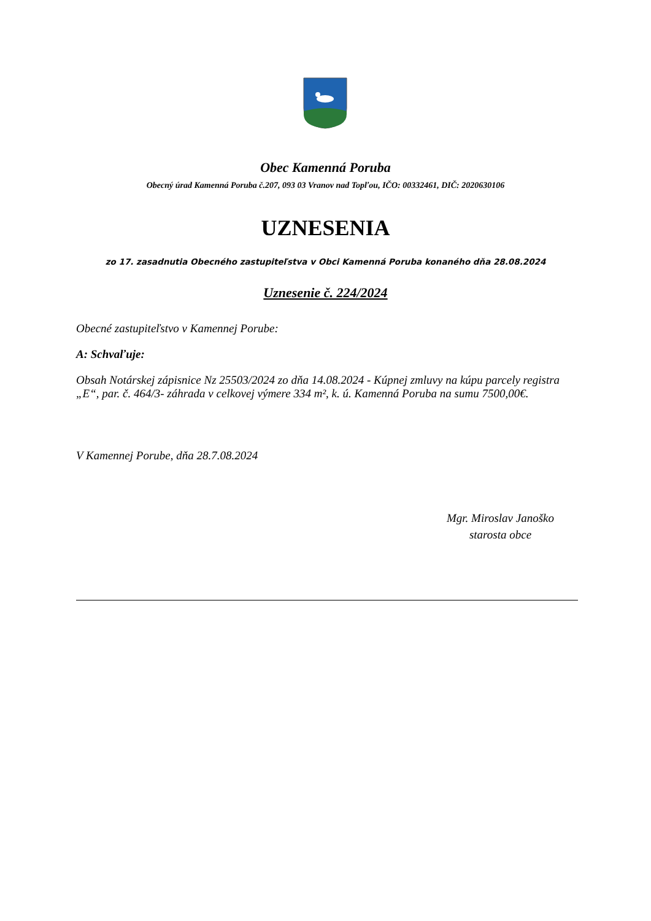Obec Kamenná Poruba
Obecný úrad Kamenná Poruba č.207, 093 03 Vranov nad Topľou, IČO: 00332461, DIČ: 2020630106
UZNESENIA
zo 17. zasadnutia Obecného zastupiteľstva v Obci Kamenná Poruba konaného dňa 28.08.2024
Uznesenie č. 224/2024
Obecné zastupiteľstvo v Kamennej Porube:
A: Schvaľuje:
Obsah Notárskej zápisnice Nz 25503/2024 zo dňa 14.08.2024 - Kúpnej zmluvy na kúpu parcely registra „E“, par. č. 464/3- záhrada v celkovej výmere 334 m², k. ú. Kamenná Poruba na sumu 7500,00€.
V Kamennej Porube, dňa 28.7.08.2024
Mgr. Miroslav Janoško
starosta obce